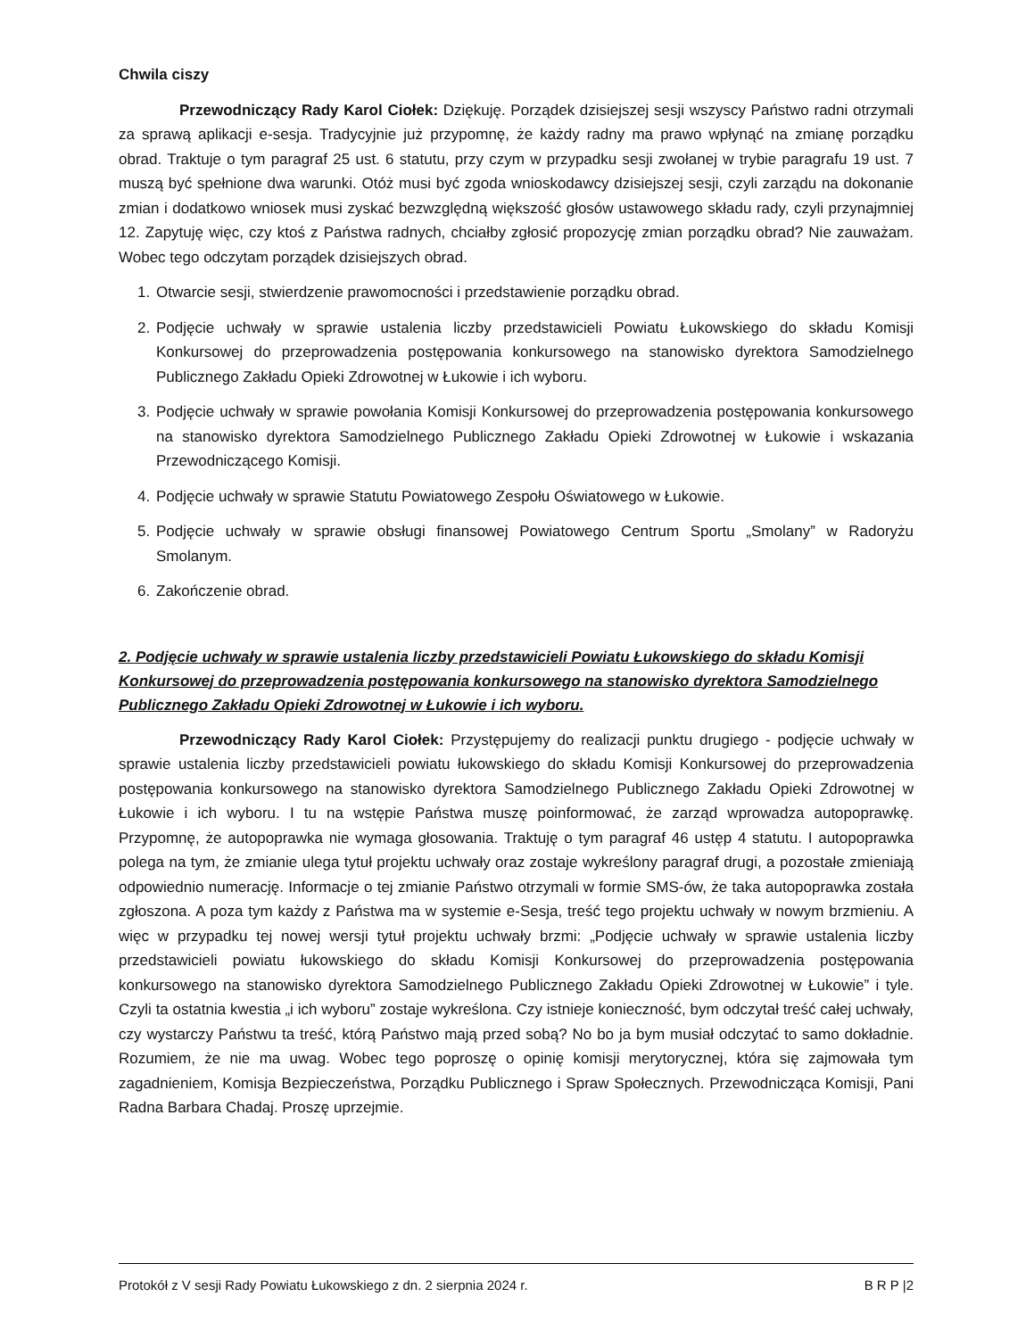Chwila ciszy
Przewodniczący Rady Karol Ciołek: Dziękuję. Porządek dzisiejszej sesji wszyscy Państwo radni otrzymali za sprawą aplikacji e-sesja. Tradycyjnie już przypomnę, że każdy radny ma prawo wpłynąć na zmianę porządku obrad. Traktuje o tym paragraf 25 ust. 6 statutu, przy czym w przypadku sesji zwołanej w trybie paragrafu 19 ust. 7 muszą być spełnione dwa warunki. Otóż musi być zgoda wnioskodawcy dzisiejszej sesji, czyli zarządu na dokonanie zmian i dodatkowo wniosek musi zyskać bezwzględną większość głosów ustawowego składu rady, czyli przynajmniej 12. Zapytuję więc, czy ktoś z Państwa radnych, chciałby zgłosić propozycję zmian porządku obrad? Nie zauważam. Wobec tego odczytam porządek dzisiejszych obrad.
1. Otwarcie sesji, stwierdzenie prawomocności i przedstawienie porządku obrad.
2. Podjęcie uchwały w sprawie ustalenia liczby przedstawicieli Powiatu Łukowskiego do składu Komisji Konkursowej do przeprowadzenia postępowania konkursowego na stanowisko dyrektora Samodzielnego Publicznego Zakładu Opieki Zdrowotnej w Łukowie i ich wyboru.
3. Podjęcie uchwały w sprawie powołania Komisji Konkursowej do przeprowadzenia postępowania konkursowego na stanowisko dyrektora Samodzielnego Publicznego Zakładu Opieki Zdrowotnej w Łukowie i wskazania Przewodniczącego Komisji.
4. Podjęcie uchwały w sprawie Statutu Powiatowego Zespołu Oświatowego w Łukowie.
5. Podjęcie uchwały w sprawie obsługi finansowej Powiatowego Centrum Sportu „Smolany” w Radoryżu Smolanym.
6. Zakończenie obrad.
2. Podjęcie uchwały w sprawie ustalenia liczby przedstawicieli Powiatu Łukowskiego do składu Komisji Konkursowej do przeprowadzenia postępowania konkursowego na stanowisko dyrektora Samodzielnego Publicznego Zakładu Opieki Zdrowotnej w Łukowie i ich wyboru.
Przewodniczący Rady Karol Ciołek: Przystępujemy do realizacji punktu drugiego - podjęcie uchwały w sprawie ustalenia liczby przedstawicieli powiatu łukowskiego do składu Komisji Konkursowej do przeprowadzenia postępowania konkursowego na stanowisko dyrektora Samodzielnego Publicznego Zakładu Opieki Zdrowotnej w Łukowie i ich wyboru. I tu na wstępie Państwa muszę poinformować, że zarząd wprowadza autopoprawkę. Przypomnę, że autopoprawka nie wymaga głosowania. Traktuję o tym paragraf 46 ustęp 4 statutu. I autopoprawka polega na tym, że zmianie ulega tytuł projektu uchwały oraz zostaje wykreślony paragraf drugi, a pozostałe zmieniają odpowiednio numerację. Informacje o tej zmianie Państwo otrzymali w formie SMS-ów, że taka autopoprawka została zgłoszona. A poza tym każdy z Państwa ma w systemie e-Sesja, treść tego projektu uchwały w nowym brzmieniu. A więc w przypadku tej nowej wersji tytuł projektu uchwały brzmi: „Podjęcie uchwały w sprawie ustalenia liczby przedstawicieli powiatu łukowskiego do składu Komisji Konkursowej do przeprowadzenia postępowania konkursowego na stanowisko dyrektora Samodzielnego Publicznego Zakładu Opieki Zdrowotnej w Łukowie” i tyle. Czyli ta ostatnia kwestia „i ich wyboru” zostaje wykreślona. Czy istnieje konieczność, bym odczytał treść całej uchwały, czy wystarczy Państwu ta treść, którą Państwo mają przed sobą? No bo ja bym musiał odczytać to samo dokładnie. Rozumiem, że nie ma uwag. Wobec tego poproszę o opinię komisji merytorycznej, która się zajmowała tym zagadnieniem, Komisja Bezpieczeństwa, Porządku Publicznego i Spraw Społecznych. Przewodnicząca Komisji, Pani Radna Barbara Chadaj. Proszę uprzejmie.
Protokół z V sesji Rady Powiatu Łukowskiego z dn. 2 sierpnia 2024 r. B R P |2